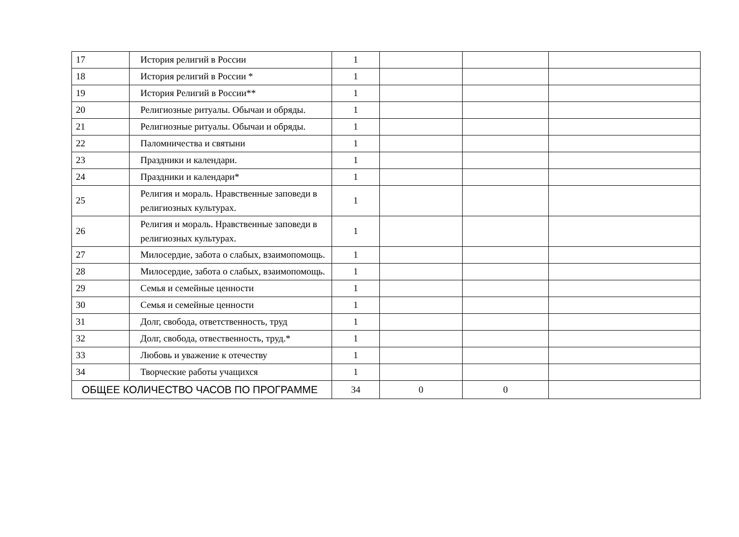| 17 | История религий в России | 1 | | | |
| 18 | История религий в России * | 1 | | | |
| 19 | История Религий в России** | 1 | | | |
| 20 | Религиозные ритуалы. Обычаи и обряды. | 1 | | | |
| 21 | Религиозные ритуалы. Обычаи и обряды. | 1 | | | |
| 22 | Паломничества и святыни | 1 | | | |
| 23 | Праздники и календари. | 1 | | | |
| 24 | Праздники и календари* | 1 | | | |
| 25 | Религия и мораль. Нравственные заповеди в религиозных культурах. | 1 | | | |
| 26 | Религия и мораль. Нравственные заповеди в религиозных культурах. | 1 | | | |
| 27 | Милосердие, забота о слабых, взаимопомощь. | 1 | | | |
| 28 | Милосердие, забота о слабых, взаимопомощь. | 1 | | | |
| 29 | Семья и семейные ценности | 1 | | | |
| 30 | Семья и семейные ценности | 1 | | | |
| 31 | Долг, свобода, ответственность, труд | 1 | | | |
| 32 | Долг, свобода, отвественность, труд.* | 1 | | | |
| 33 | Любовь и уважение к отечеству | 1 | | | |
| 34 | Творческие работы учащихся | 1 | | | |
| ОБЩЕЕ КОЛИЧЕСТВО ЧАСОВ ПО ПРОГРАММЕ | | 34 | 0 | 0 | |